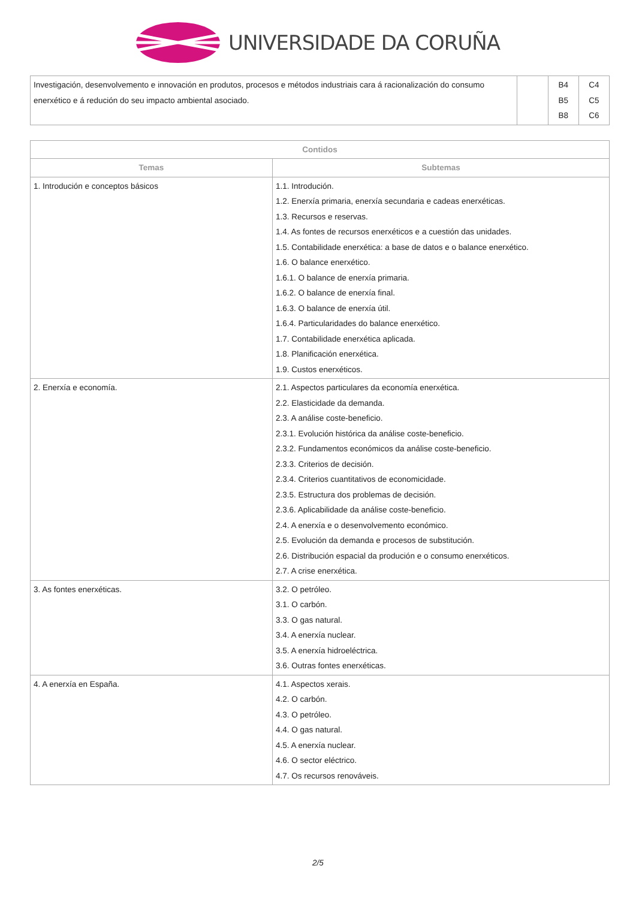UNIVERSIDADE DA CORUÑA
| Investigación, desenvolvemento e innovación en produtos, procesos e métodos industriais cara á racionalización do consumo enerxético e á redución do seu impacto ambiental asociado. | | B4 B5 B8 | C4 C5 C6 |
| Contidos | |
| --- | --- |
| Temas | Subtemas |
| 1. Introdución e conceptos básicos | 1.1. Introdución. 1.2. Enerxía primaria, enerxía secundaria e cadeas enerxéticas. 1.3. Recursos e reservas. 1.4. As fontes de recursos enerxéticos e a cuestión das unidades. 1.5. Contabilidade enerxética: a base de datos e o balance enerxético. 1.6. O balance enerxético. 1.6.1. O balance de enerxía primaria. 1.6.2. O balance de enerxía final. 1.6.3. O balance de enerxía útil. 1.6.4. Particularidades do balance enerxético. 1.7. Contabilidade enerxética aplicada. 1.8. Planificación enerxética. 1.9. Custos enerxéticos. |
| 2. Enerxía e economía. | 2.1. Aspectos particulares da economía enerxética. 2.2. Elasticidade da demanda. 2.3. A análise coste-beneficio. 2.3.1. Evolución histórica da análise coste-beneficio. 2.3.2. Fundamentos económicos da análise coste-beneficio. 2.3.3. Criterios de decisión. 2.3.4. Criterios cuantitativos de economicidade. 2.3.5. Estructura dos problemas de decisión. 2.3.6. Aplicabilidade da análise coste-beneficio. 2.4. A enerxía e o desenvolvemento económico. 2.5. Evolución da demanda e procesos de substitución. 2.6. Distribución espacial da produción e o consumo enerxéticos. 2.7. A crise enerxética. |
| 3. As fontes enerxéticas. | 3.2. O petróleo. 3.1. O carbón. 3.3. O gas natural. 3.4. A enerxía nuclear. 3.5. A enerxía hidroeléctrica. 3.6. Outras fontes enerxéticas. |
| 4. A enerxía en España. | 4.1. Aspectos xerais. 4.2. O carbón. 4.3. O petróleo. 4.4. O gas natural. 4.5. A enerxía nuclear. 4.6. O sector eléctrico. 4.7. Os recursos renováveis. |
2/5